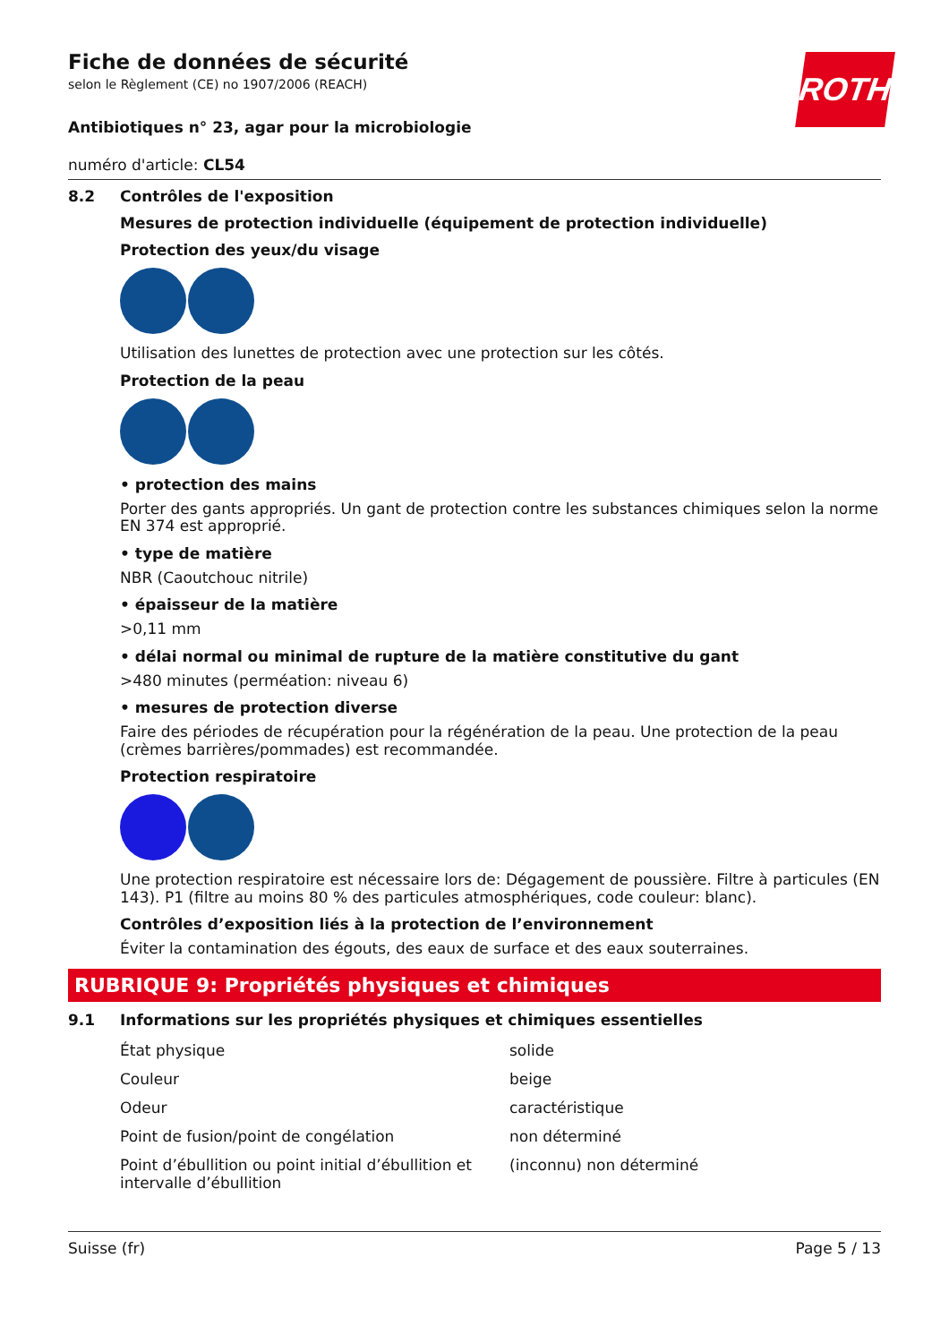ROTH
Fiche de données de sécurité
selon le Règlement (CE) no 1907/2006 (REACH)
Antibiotiques n° 23, agar pour la microbiologie
numéro d'article: CL54
8.2 Contrôles de l'exposition
Mesures de protection individuelle (équipement de protection individuelle)
Protection des yeux/du visage
Utilisation des lunettes de protection avec une protection sur les côtés.
Protection de la peau
• protection des mains
Porter des gants appropriés. Un gant de protection contre les substances chimiques selon la norme EN 374 est approprié.
• type de matière
NBR (Caoutchouc nitrile)
• épaisseur de la matière
>0,11 mm
• délai normal ou minimal de rupture de la matière constitutive du gant
>480 minutes (perméation: niveau 6)
• mesures de protection diverse
Faire des périodes de récupération pour la régénération de la peau. Une protection de la peau (crèmes barrières/pommades) est recommandée.
Protection respiratoire
Une protection respiratoire est nécessaire lors de: Dégagement de poussière. Filtre à particules (EN 143). P1 (filtre au moins 80 % des particules atmosphériques, code couleur: blanc).
Contrôles d’exposition liés à la protection de l’environnement
Éviter la contamination des égouts, des eaux de surface et des eaux souterraines.
RUBRIQUE 9: Propriétés physiques et chimiques
9.1 Informations sur les propriétés physiques et chimiques essentielles
| État physique | solide |
| Couleur | beige |
| Odeur | caractéristique |
| Point de fusion/point de congélation | non déterminé |
| Point d’ébullition ou point initial d’ébullition et intervalle d’ébullition | (inconnu) non déterminé |
Suisse (fr) Page 5 / 13